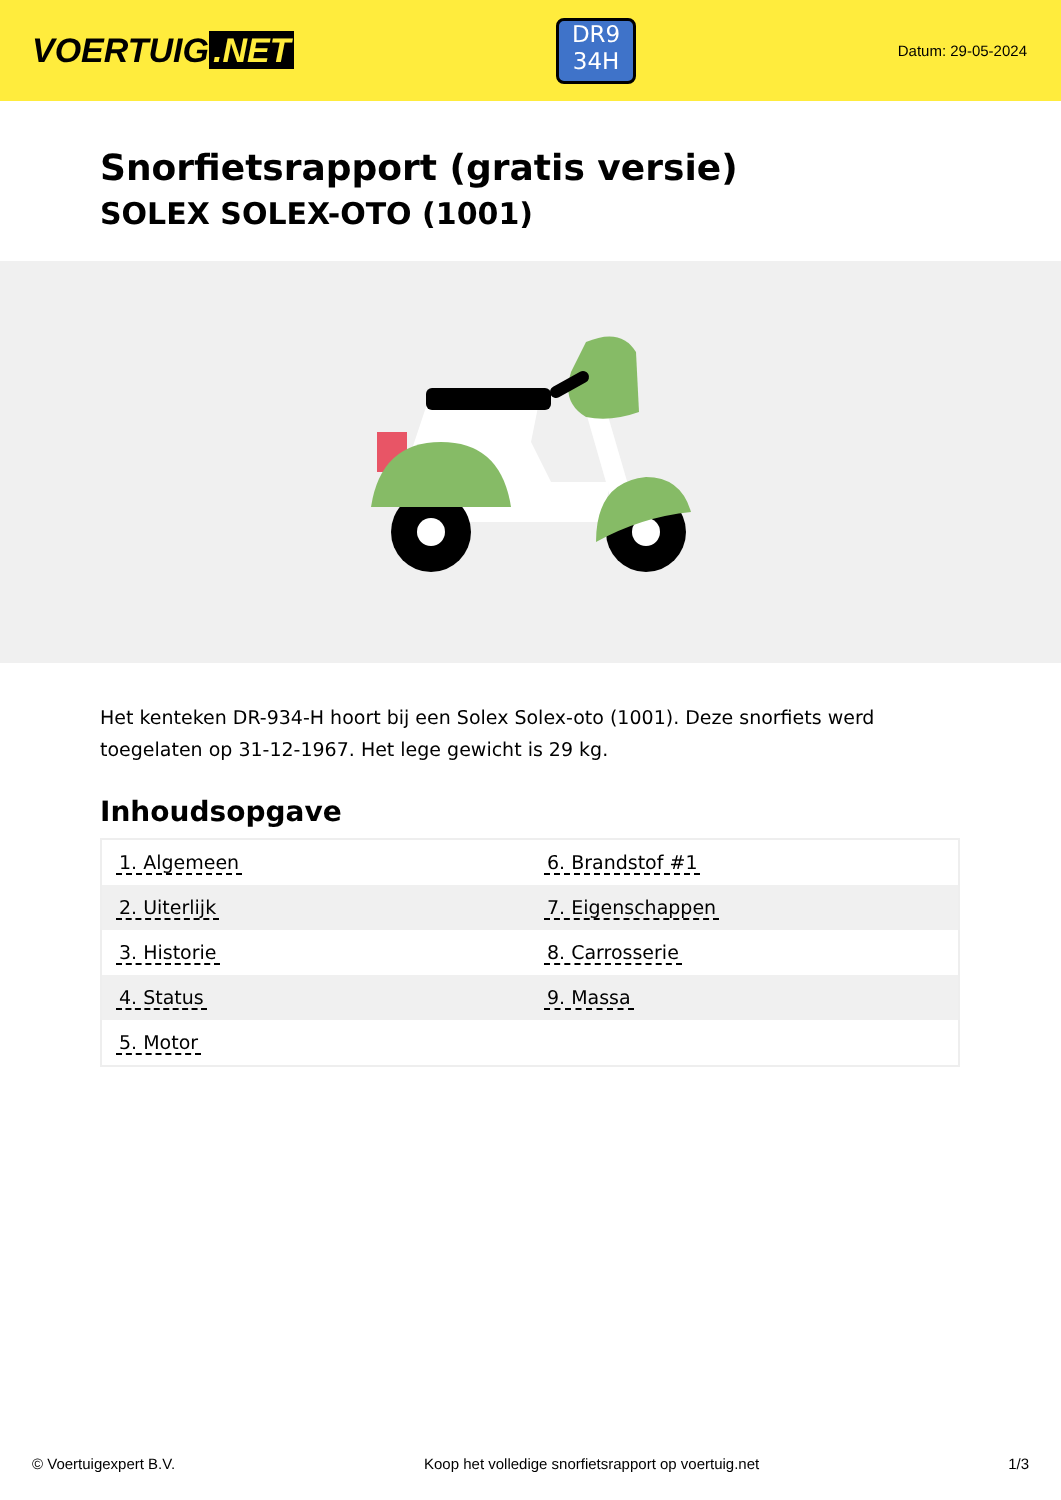VOERTUIG.NET
DR9
34H
Datum: 29-05-2024
Snorfietsrapport (gratis versie)
SOLEX SOLEX-OTO (1001)
Het kenteken DR-934-H hoort bij een Solex Solex-oto (1001). Deze snorfiets werd toegelaten op 31-12-1967. Het lege gewicht is 29 kg.
Inhoudsopgave
| 1. Algemeen | 6. Brandstof #1 |
| 2. Uiterlijk | 7. Eigenschappen |
| 3. Historie | 8. Carrosserie |
| 4. Status | 9. Massa |
| 5. Motor | |
© Voertuigexpert B.V. Koop het volledige snorfietsrapport op voertuig.net 1/3